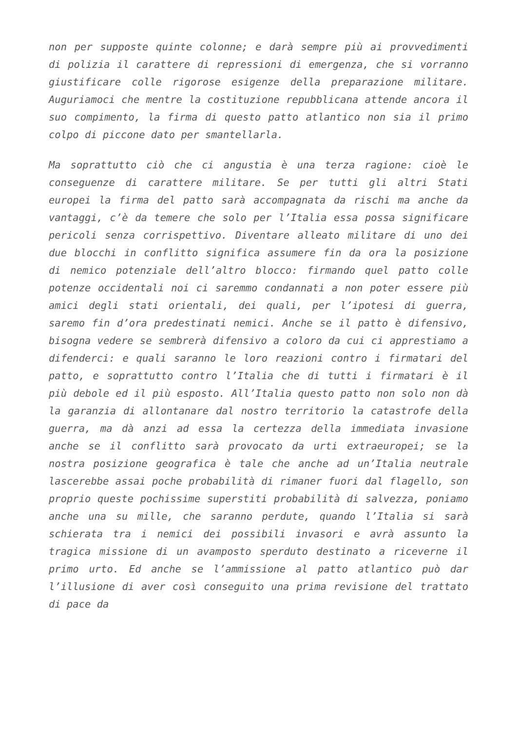non per supposte quinte colonne; e darà sempre più ai provvedimenti di polizia il carattere di repressioni di emergenza, che si vorranno giustificare colle rigorose esigenze della preparazione militare. Auguriamoci che mentre la costituzione repubblicana attende ancora il suo compimento, la firma di questo patto atlantico non sia il primo colpo di piccone dato per smantellarla.
Ma soprattutto ciò che ci angustia è una terza ragione: cioè le conseguenze di carattere militare. Se per tutti gli altri Stati europei la firma del patto sarà accompagnata da rischi ma anche da vantaggi, c’è da temere che solo per l’Italia essa possa significare pericoli senza corrispettivo. Diventare alleato militare di uno dei due blocchi in conflitto significa assumere fin da ora la posizione di nemico potenziale dell’altro blocco: firmando quel patto colle potenze occidentali noi ci saremmo condannati a non poter essere più amici degli stati orientali, dei quali, per l’ipotesi di guerra, saremo fin d’ora predestinati nemici. Anche se il patto è difensivo, bisogna vedere se sembrerà difensivo a coloro da cui ci apprestiamo a difenderci: e quali saranno le loro reazioni contro i firmatari del patto, e soprattutto contro l’Italia che di tutti i firmatari è il più debole ed il più esposto. All’Italia questo patto non solo non dà la garanzia di allontanare dal nostro territorio la catastrofe della guerra, ma dà anzi ad essa la certezza della immediata invasione anche se il conflitto sarà provocato da urti extraeuropei; se la nostra posizione geografica è tale che anche ad un’Italia neutrale lascerebbe assai poche probabilità di rimaner fuori dal flagello, son proprio queste pochissime superstiti probabilità di salvezza, poniamo anche una su mille, che saranno perdute, quando l’Italia si sarà schierata tra i nemici dei possibili invasori e avrà assunto la tragica missione di un avamposto sperduto destinato a riceverne il primo urto. Ed anche se l’ammissione al patto atlantico può dar l’illusione di aver così conseguito una prima revisione del trattato di pace da